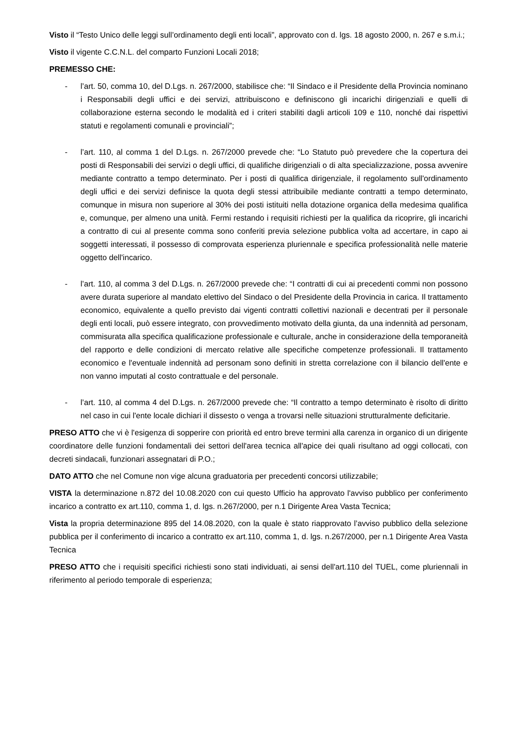Visto il “Testo Unico delle leggi sull’ordinamento degli enti locali”, approvato con d. lgs. 18 agosto 2000, n. 267 e s.m.i.;
Visto il vigente C.C.N.L. del comparto Funzioni Locali 2018;
PREMESSO CHE:
- l’art. 50, comma 10, del D.Lgs. n. 267/2000, stabilisce che: “Il Sindaco e il Presidente della Provincia nominano i Responsabili degli uffici e dei servizi, attribuiscono e definiscono gli incarichi dirigenziali e quelli di collaborazione esterna secondo le modalità ed i criteri stabiliti dagli articoli 109 e 110, nonché dai rispettivi statuti e regolamenti comunali e provinciali”;
- l’art. 110, al comma 1 del D.Lgs. n. 267/2000 prevede che: “Lo Statuto può prevedere che la copertura dei posti di Responsabili dei servizi o degli uffici, di qualifiche dirigenziali o di alta specializzazione, possa avvenire mediante contratto a tempo determinato. Per i posti di qualifica dirigenziale, il regolamento sull'ordinamento degli uffici e dei servizi definisce la quota degli stessi attribuibile mediante contratti a tempo determinato, comunque in misura non superiore al 30% dei posti istituiti nella dotazione organica della medesima qualifica e, comunque, per almeno una unità. Fermi restando i requisiti richiesti per la qualifica da ricoprire, gli incarichi a contratto di cui al presente comma sono conferiti previa selezione pubblica volta ad accertare, in capo ai soggetti interessati, il possesso di comprovata esperienza pluriennale e specifica professionalità nelle materie oggetto dell'incarico.
- l’art. 110, al comma 3 del D.Lgs. n. 267/2000 prevede che: “I contratti di cui ai precedenti commi non possono avere durata superiore al mandato elettivo del Sindaco o del Presidente della Provincia in carica. Il trattamento economico, equivalente a quello previsto dai vigenti contratti collettivi nazionali e decentrati per il personale degli enti locali, può essere integrato, con provvedimento motivato della giunta, da una indennità ad personam, commisurata alla specifica qualificazione professionale e culturale, anche in considerazione della temporaneità del rapporto e delle condizioni di mercato relative alle specifiche competenze professionali. Il trattamento economico e l'eventuale indennità ad personam sono definiti in stretta correlazione con il bilancio dell'ente e non vanno imputati al costo contrattuale e del personale.
- l’art. 110, al comma 4 del D.Lgs. n. 267/2000 prevede che: “Il contratto a tempo determinato è risolto di diritto nel caso in cui l'ente locale dichiari il dissesto o venga a trovarsi nelle situazioni strutturalmente deficitarie.
PRESO ATTO che vi è l'esigenza di sopperire con priorità ed entro breve termini alla carenza in organico di un dirigente coordinatore delle funzioni fondamentali dei settori dell'area tecnica all'apice dei quali risultano ad oggi collocati, con decreti sindacali, funzionari assegnatari di P.O.;
DATO ATTO che nel Comune non vige alcuna graduatoria per precedenti concorsi utilizzabile;
VISTA la determinazione n.872 del 10.08.2020 con cui questo Ufficio ha approvato l'avviso pubblico per conferimento incarico a contratto ex art.110, comma 1, d. lgs. n.267/2000, per n.1 Dirigente Area Vasta Tecnica;
Vista la propria determinazione 895 del 14.08.2020, con la quale è stato riapprovato l’avviso pubblico della selezione pubblica per il conferimento di incarico a contratto ex art.110, comma 1, d. lgs. n.267/2000, per n.1 Dirigente Area Vasta Tecnica
PRESO ATTO che i requisiti specifici richiesti sono stati individuati, ai sensi dell'art.110 del TUEL, come pluriennali in riferimento al periodo temporale di esperienza;